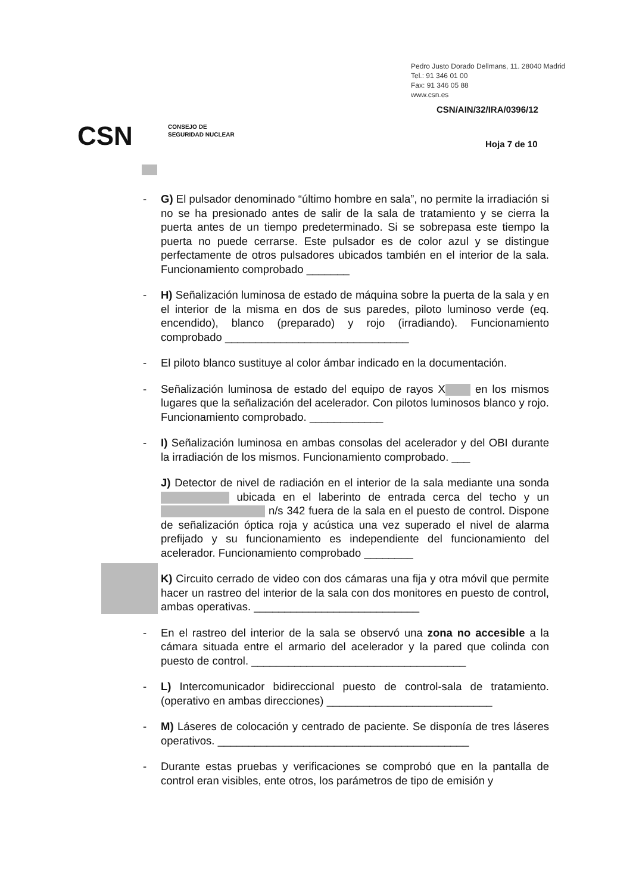Pedro Justo Dorado Dellmans, 11. 28040 Madrid
Tel.: 91 346 01 00
Fax: 91 346 05 88
www.csn.es
CSN/AIN/32/IRA/0396/12
CSN
CONSEJO DE
SEGURIDAD NUCLEAR
Hoja 7 de 10
- G) El pulsador denominado “último hombre en sala”, no permite la irradiación si no se ha presionado antes de salir de la sala de tratamiento y se cierra la puerta antes de un tiempo predeterminado. Si se sobrepasa este tiempo la puerta no puede cerrarse. Este pulsador es de color azul y se distingue perfectamente de otros pulsadores ubicados también en el interior de la sala. Funcionamiento comprobado _______
- H) Señalización luminosa de estado de máquina sobre la puerta de la sala y en el interior de la misma en dos de sus paredes, piloto luminoso verde (eq. encendido), blanco (preparado) y rojo (irradiando). Funcionamiento comprobado ______________________________
- El piloto blanco sustituye al color ámbar indicado en la documentación.
- Señalización luminosa de estado del equipo de rayos X en los mismos lugares que la señalización del acelerador. Con pilotos luminosos blanco y rojo. Funcionamiento comprobado. ____________
- I) Señalización luminosa en ambas consolas del acelerador y del OBI durante la irradiación de los mismos. Funcionamiento comprobado. ___
J) Detector de nivel de radiación en el interior de la sala mediante una sonda ubicada en el laberinto de entrada cerca del techo y un n/s 342 fuera de la sala en el puesto de control. Dispone de señalización óptica roja y acústica una vez superado el nivel de alarma prefijado y su funcionamiento es independiente del funcionamiento del acelerador. Funcionamiento comprobado ________
K) Circuito cerrado de video con dos cámaras una fija y otra móvil que permite hacer un rastreo del interior de la sala con dos monitores en puesto de control, ambas operativas. ___________________________
- En el rastreo del interior de la sala se observó una zona no accesible a la cámara situada entre el armario del acelerador y la pared que colinda con puesto de control. ___________________________________
- L) Intercomunicador bidireccional puesto de control-sala de tratamiento. (operativo en ambas direcciones) ___________________________
- M) Láseres de colocación y centrado de paciente. Se disponía de tres láseres operativos. _________________________________________
- Durante estas pruebas y verificaciones se comprobó que en la pantalla de control eran visibles, ente otros, los parámetros de tipo de emisión y